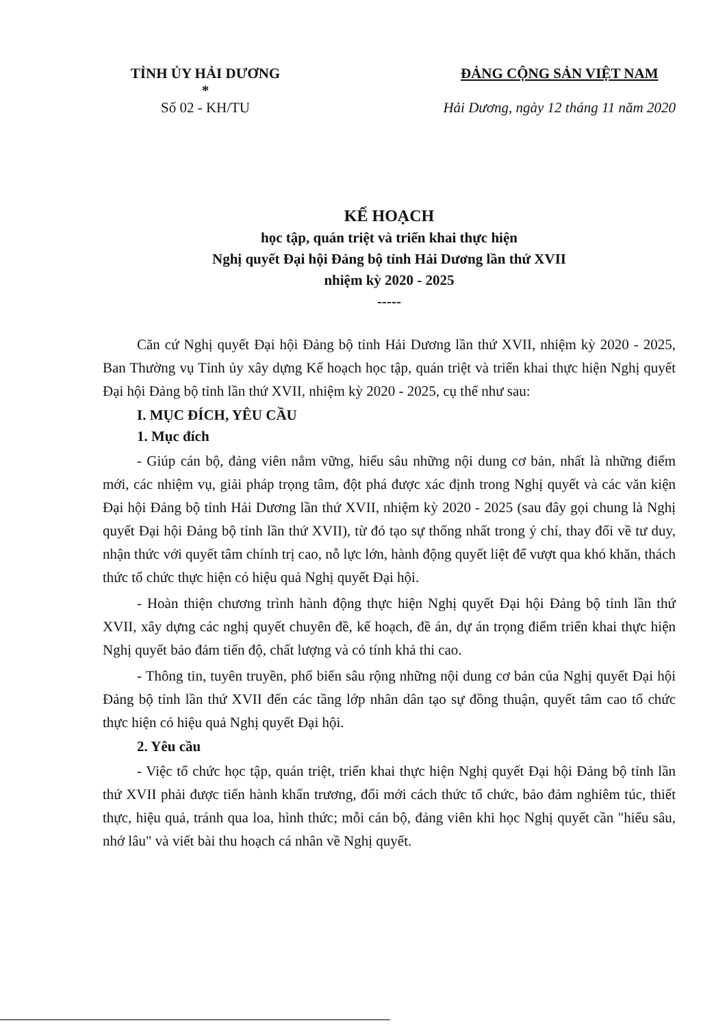TỈNH ỦY HẢI DƯƠNG
*
Số 02 - KH/TU
ĐẢNG CỘNG SẢN VIỆT NAM
Hải Dương, ngày 12 tháng 11 năm 2020
KẾ HOẠCH
học tập, quán triệt và triển khai thực hiện
Nghị quyết Đại hội Đảng bộ tỉnh Hải Dương lần thứ XVII
nhiệm kỳ 2020 - 2025
-----
Căn cứ Nghị quyết Đại hội Đảng bộ tỉnh Hải Dương lần thứ XVII, nhiệm kỳ 2020 - 2025, Ban Thường vụ Tỉnh ủy xây dựng Kế hoạch học tập, quán triệt và triển khai thực hiện Nghị quyết Đại hội Đảng bộ tỉnh lần thứ XVII, nhiệm kỳ 2020 - 2025, cụ thể như sau:
I. MỤC ĐÍCH, YÊU CẦU
1. Mục đích
- Giúp cán bộ, đảng viên nắm vững, hiểu sâu những nội dung cơ bản, nhất là những điểm mới, các nhiệm vụ, giải pháp trọng tâm, đột phá được xác định trong Nghị quyết và các văn kiện Đại hội Đảng bộ tỉnh Hải Dương lần thứ XVII, nhiệm kỳ 2020 - 2025 (sau đây gọi chung là Nghị quyết Đại hội Đảng bộ tỉnh lần thứ XVII), từ đó tạo sự thống nhất trong ý chí, thay đổi về tư duy, nhận thức với quyết tâm chính trị cao, nỗ lực lớn, hành động quyết liệt để vượt qua khó khăn, thách thức tổ chức thực hiện có hiệu quả Nghị quyết Đại hội.
- Hoàn thiện chương trình hành động thực hiện Nghị quyết Đại hội Đảng bộ tỉnh lần thứ XVII, xây dựng các nghị quyết chuyên đề, kế hoạch, đề án, dự án trọng điểm triển khai thực hiện Nghị quyết bảo đảm tiến độ, chất lượng và có tính khả thi cao.
- Thông tin, tuyên truyền, phổ biến sâu rộng những nội dung cơ bản của Nghị quyết Đại hội Đảng bộ tỉnh lần thứ XVII đến các tầng lớp nhân dân tạo sự đồng thuận, quyết tâm cao tổ chức thực hiện có hiệu quả Nghị quyết Đại hội.
2. Yêu cầu
- Việc tổ chức học tập, quán triệt, triển khai thực hiện Nghị quyết Đại hội Đảng bộ tỉnh lần thứ XVII phải được tiến hành khẩn trương, đổi mới cách thức tổ chức, bảo đảm nghiêm túc, thiết thực, hiệu quả, tránh qua loa, hình thức; mỗi cán bộ, đảng viên khi học Nghị quyết cần "hiểu sâu, nhớ lâu" và viết bài thu hoạch cá nhân về Nghị quyết.